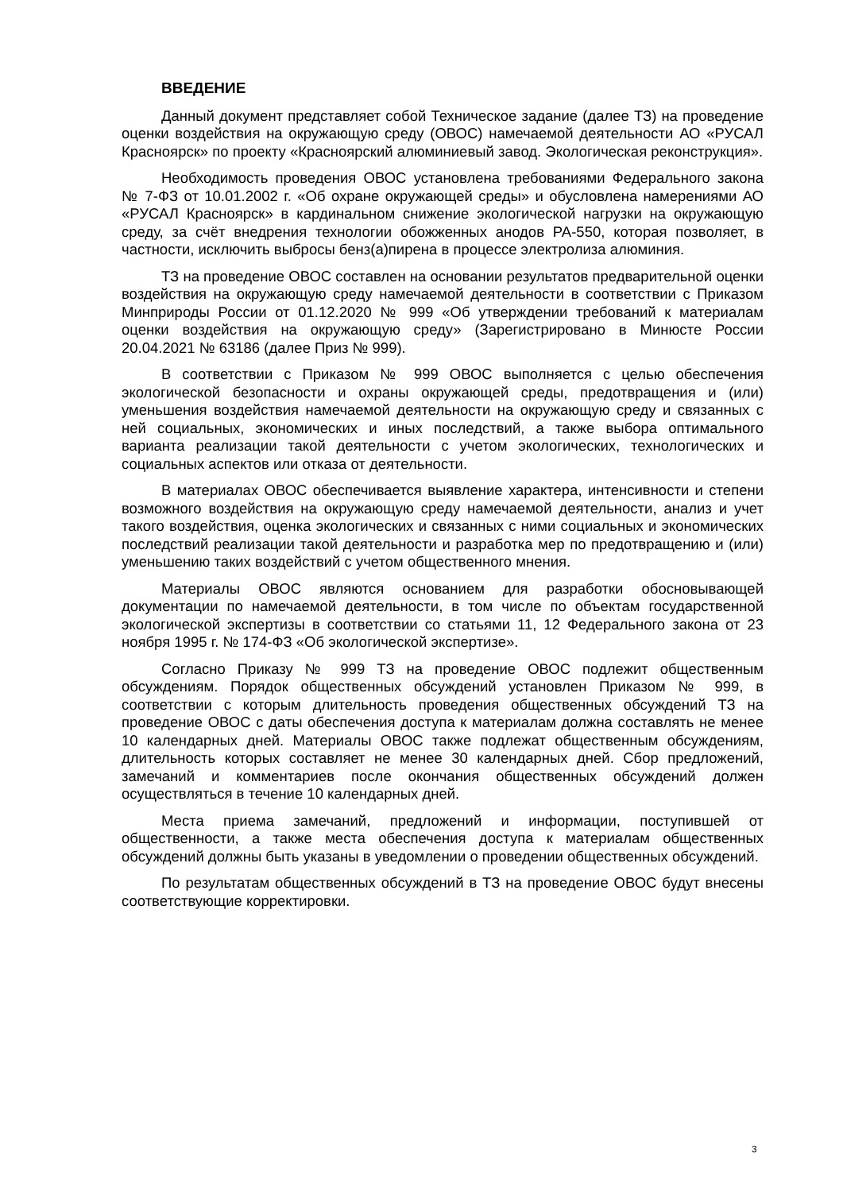ВВЕДЕНИЕ
Данный документ представляет собой Техническое задание (далее ТЗ) на проведение оценки воздействия на окружающую среду (ОВОС) намечаемой деятельности АО «РУСАЛ Красноярск» по проекту «Красноярский алюминиевый завод. Экологическая реконструкция».
Необходимость проведения ОВОС установлена требованиями Федерального закона № 7-ФЗ от 10.01.2002 г. «Об охране окружающей среды» и обусловлена намерениями АО «РУСАЛ Красноярск» в кардинальном снижение экологической нагрузки на окружающую среду, за счёт внедрения технологии обожженных анодов РА-550, которая позволяет, в частности, исключить выбросы бенз(а)пирена в процессе электролиза алюминия.
ТЗ на проведение ОВОС составлен на основании результатов предварительной оценки воздействия на окружающую среду намечаемой деятельности в соответствии с Приказом Минприроды России от 01.12.2020 № 999 «Об утверждении требований к материалам оценки воздействия на окружающую среду» (Зарегистрировано в Минюсте России 20.04.2021 № 63186 (далее Приз № 999).
В соответствии с Приказом № 999 ОВОС выполняется с целью обеспечения экологической безопасности и охраны окружающей среды, предотвращения и (или) уменьшения воздействия намечаемой деятельности на окружающую среду и связанных с ней социальных, экономических и иных последствий, а также выбора оптимального варианта реализации такой деятельности с учетом экологических, технологических и социальных аспектов или отказа от деятельности.
В материалах ОВОС обеспечивается выявление характера, интенсивности и степени возможного воздействия на окружающую среду намечаемой деятельности, анализ и учет такого воздействия, оценка экологических и связанных с ними социальных и экономических последствий реализации такой деятельности и разработка мер по предотвращению и (или) уменьшению таких воздействий с учетом общественного мнения.
Материалы ОВОС являются основанием для разработки обосновывающей документации по намечаемой деятельности, в том числе по объектам государственной экологической экспертизы в соответствии со статьями 11, 12 Федерального закона от 23 ноября 1995 г. № 174-ФЗ «Об экологической экспертизе».
Согласно Приказу № 999 ТЗ на проведение ОВОС подлежит общественным обсуждениям. Порядок общественных обсуждений установлен Приказом № 999, в соответствии с которым длительность проведения общественных обсуждений ТЗ на проведение ОВОС с даты обеспечения доступа к материалам должна составлять не менее 10 календарных дней. Материалы ОВОС также подлежат общественным обсуждениям, длительность которых составляет не менее 30 календарных дней. Сбор предложений, замечаний и комментариев после окончания общественных обсуждений должен осуществляться в течение 10 календарных дней.
Места приема замечаний, предложений и информации, поступившей от общественности, а также места обеспечения доступа к материалам общественных обсуждений должны быть указаны в уведомлении о проведении общественных обсуждений.
По результатам общественных обсуждений в ТЗ на проведение ОВОС будут внесены соответствующие корректировки.
3